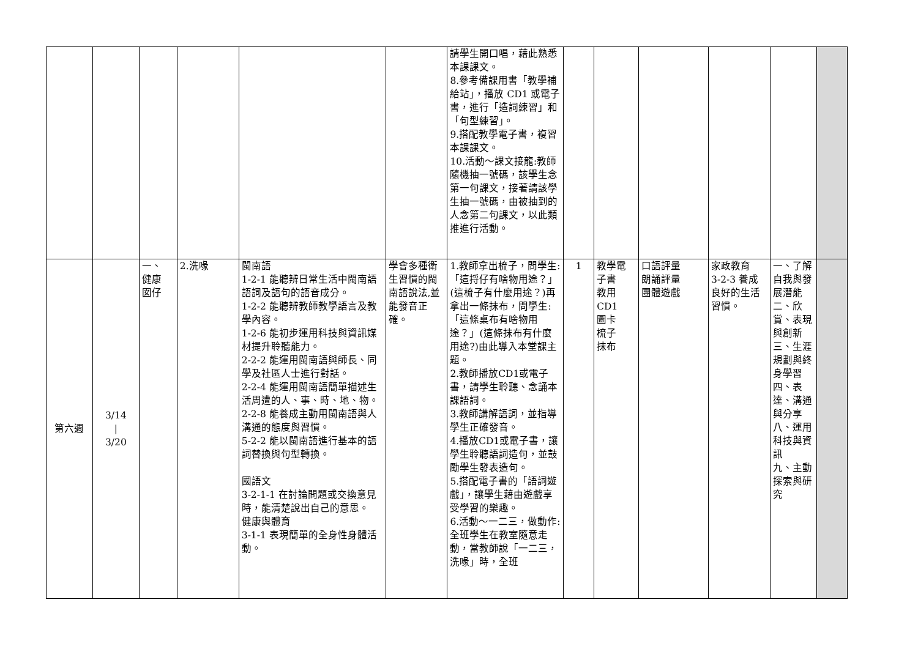| | | | | | | 請學生開口唱，藉此熟悉本課課文。 8.參考備課用書「教學補給站」，播放 CD1 或電子書，進行「造詞練習」和「句型練習」。 9.搭配教學電子書，複習本課課文。 10.活動～課文接龍:教師隨機抽一號碼，該學生念第一句課文，接著請該學生抽一號碼，由被抽到的人念第二句課文，以此類推進行活動。 | | | | | | |
| 第六週 | 3/14 / 3/20 | 一、 健康 囡仔 | 2.洗喙 | 閩南語 1-2-1 能聽辨日常生活中閩南語語詞及語句的語音成分。 1-2-2 能聽辨教師教學語言及教學內容。 1-2-6 能初步運用科技與資訊媒材提升聆聽能力。 2-2-2 能運用閩南語與師長、同學及社區人士進行對話。 2-2-4 能運用閩南語簡單描述生活周遭的人、事、時、地、物。 2-2-8 能養成主動用閩南語與人溝通的態度與習慣。 5-2-2 能以閩南語進行基本的語詞替換與句型轉換。 國語文 3-2-1-1 在討論問題或交換意見時，能清楚說出自己的意思。 健康與體育 3-1-1 表現簡單的全身性身體活動。 | 學會多種衛生習慣的閩南語說法,並能發音正確。 | 1.教師拿出梳子，問學生:「這捋仔有啥物用途？」(這梳子有什麼用途？)再拿出一條抹布，問學生:「這條桌布有啥物用途？」(這條抹布有什麼用途?)由此導入本堂課主題。 2.教師播放CD1或電子書，請學生聆聽、念誦本課語詞。 3.教師講解語詞，並指導學生正確發音。 4.播放CD1或電子書，讓學生聆聽語詞造句，並鼓勵學生發表造句。 5.搭配電子書的「語詞遊戲」，讓學生藉由遊戲享受學習的樂趣。 6.活動～一二三，做動作:全班學生在教室隨意走動，當教師說「一二三，洗喙」時，全班 | 1 | 教學電子書 教用 CD1 圖卡 梳子 抹布 | 口語評量 朗誦評量 團體遊戲 | 家政教育 3-2-3 養成良好的生活習慣。 | 一、了解自我與發展潛能 二、欣賞、表現與創新 三、生涯規劃與終身學習 四、表達、溝通與分享 八、運用科技與資訊 九、主動探索與研究 | |